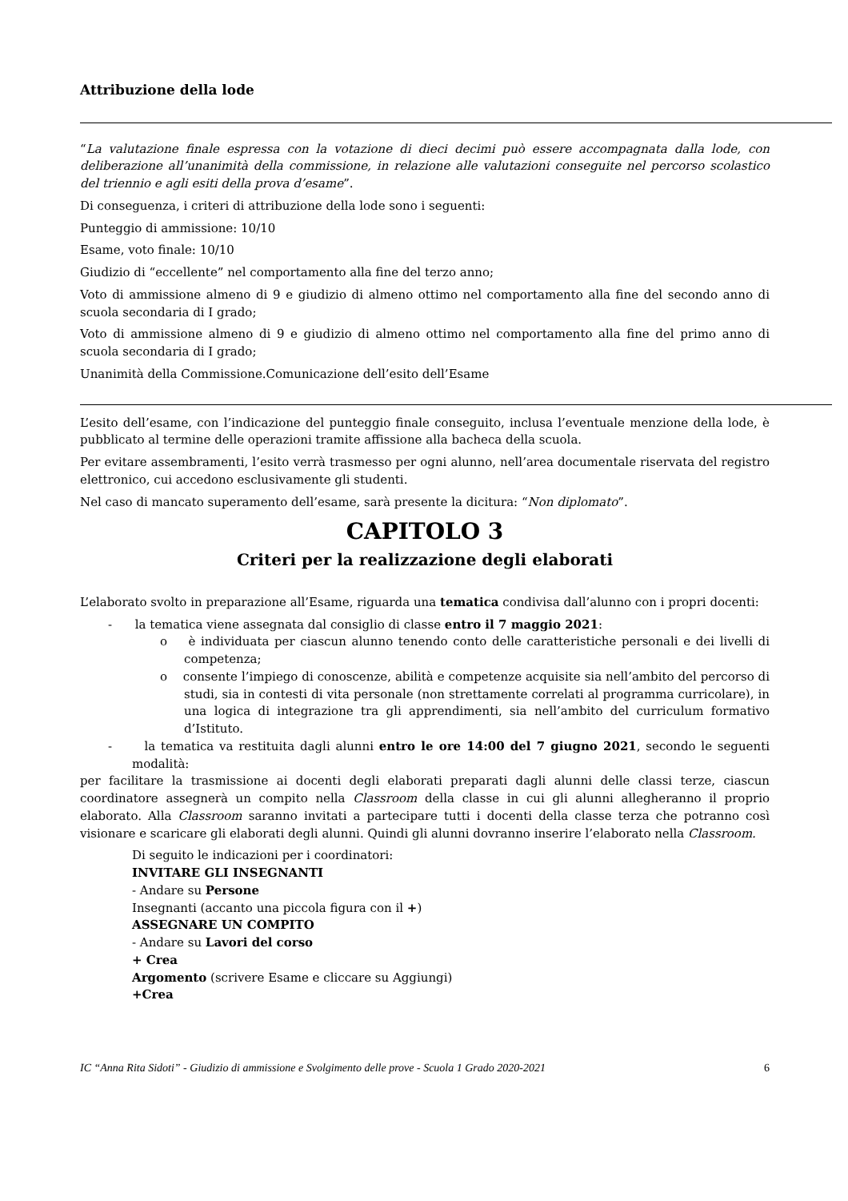Attribuzione della lode
“La valutazione finale espressa con la votazione di dieci decimi può essere accompagnata dalla lode, con deliberazione all’unanimità della commissione, in relazione alle valutazioni conseguite nel percorso scolastico del triennio e agli esiti della prova d’esame”.
Di conseguenza, i criteri di attribuzione della lode sono i seguenti:
Punteggio di ammissione: 10/10
Esame, voto finale: 10/10
Giudizio di “eccellente” nel comportamento alla fine del terzo anno;
Voto di ammissione almeno di 9 e giudizio di almeno ottimo nel comportamento alla fine del secondo anno di scuola secondaria di I grado;
Voto di ammissione almeno di 9 e giudizio di almeno ottimo nel comportamento alla fine del primo anno di scuola secondaria di I grado;
Unanimità della Commissione.Comunicazione dell’esito dell’Esame
L’esito dell’esame, con l’indicazione del punteggio finale conseguito, inclusa l’eventuale menzione della lode, è pubblicato al termine delle operazioni tramite affissione alla bacheca della scuola.
Per evitare assembramenti, l’esito verrà trasmesso per ogni alunno, nell’area documentale riservata del registro elettronico, cui accedono esclusivamente gli studenti.
Nel caso di mancato superamento dell’esame, sarà presente la dicitura: “Non diplomato”.
CAPITOLO 3
Criteri per la realizzazione degli elaborati
L’elaborato svolto in preparazione all’Esame, riguarda una tematica condivisa dall’alunno con i propri docenti:
- la tematica viene assegnata dal consiglio di classe entro il 7 maggio 2021:
o è individuata per ciascun alunno tenendo conto delle caratteristiche personali e dei livelli di competenza;
o consente l’impiego di conoscenze, abilità e competenze acquisite sia nell’ambito del percorso di studi, sia in contesti di vita personale (non strettamente correlati al programma curricolare), in una logica di integrazione tra gli apprendimenti, sia nell’ambito del curriculum formativo d’Istituto.
- la tematica va restituita dagli alunni entro le ore 14:00 del 7 giugno 2021, secondo le seguenti modalità:
per facilitare la trasmissione ai docenti degli elaborati preparati dagli alunni delle classi terze, ciascun coordinatore assegnerà un compito nella Classroom della classe in cui gli alunni allegheranno il proprio elaborato. Alla Classroom saranno invitati a partecipare tutti i docenti della classe terza che potranno così visionare e scaricare gli elaborati degli alunni. Quindi gli alunni dovranno inserire l’elaborato nella Classroom.
Di seguito le indicazioni per i coordinatori:
INVITARE GLI INSEGNANTI
- Andare su Persone
Insegnanti (accanto una piccola figura con il +)
ASSEGNARE UN COMPITO
- Andare su Lavori del corso
+ Crea
Argomento (scrivere Esame e cliccare su Aggiungi)
+Crea
IC “Anna Rita Sidoti” - Giudizio di ammissione e Svolgimento delle prove - Scuola 1 Grado 2020-2021 6